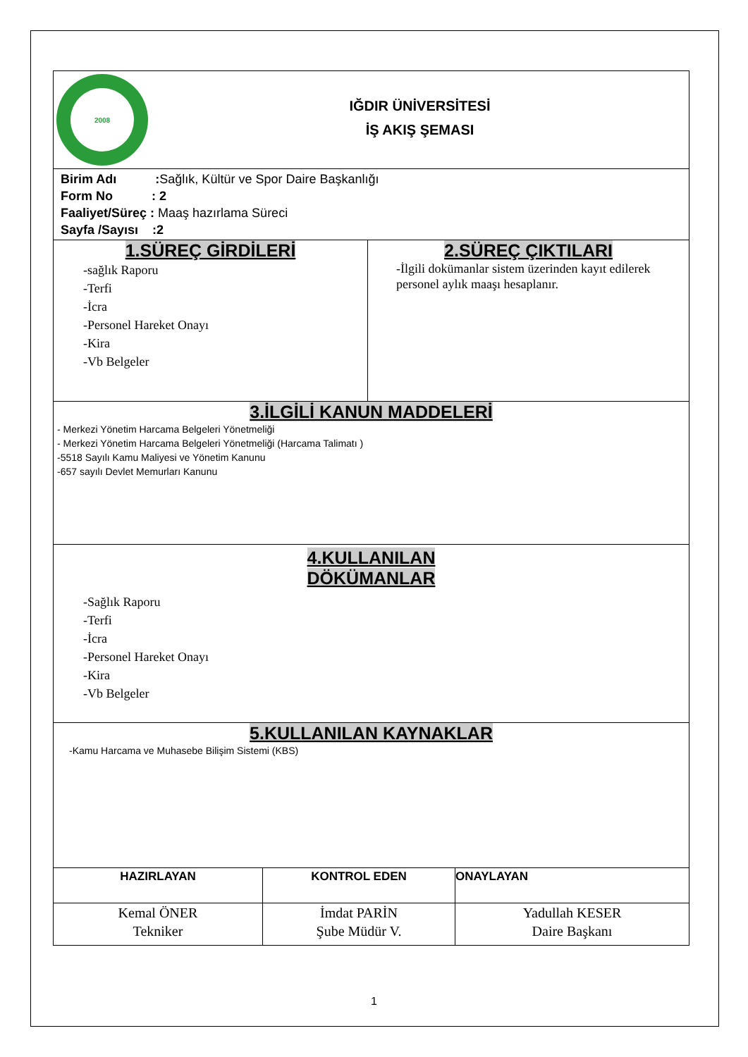| 2008 IĞDIR ÜNİVERSİTESİ İŞ AKIŞ ŞEMASI | |
| Birim Adı : Sağlık, Kültür ve Spor Daire Başkanlığı Form No : 2 Faaliyet/Süreç : Maaş hazırlama Süreci Sayfa /Sayısı :2 | |
| 1.SÜREÇ GİRDİLERİ -sağlık Raporu -Terfi -İcra -Personel Hareket Onayı -Kira -Vb Belgeler | 2.SÜREÇ ÇIKTILARI -İlgili dokümanlar sistem üzerinden kayıt edilerek personel aylık maaşı hesaplanır. |
| 3.İLGİLİ KANUN MADDELERİ - Merkezi Yönetim Harcama Belgeleri Yönetmeliği - Merkezi Yönetim Harcama Belgeleri Yönetmeliği (Harcama Talimatı ) -5518 Sayılı Kamu Maliyesi ve Yönetim Kanunu -657 sayılı Devlet Memurları Kanunu | |
| 4.KULLANILAN DÖKÜMANLAR -Sağlık Raporu -Terfi -İcra -Personel Hareket Onayı -Kira -Vb Belgeler | |
| 5.KULLANILAN KAYNAKLAR -Kamu Harcama ve Muhasebe Bilişim Sistemi (KBS) | |
| HAZIRLAYAN | KONTROL EDEN | ONAYLAYAN |
| Kemal ÖNER Tekniker | İmdat PARİN Şube Müdür V. | Yadullah KESER Daire Başkanı |
1